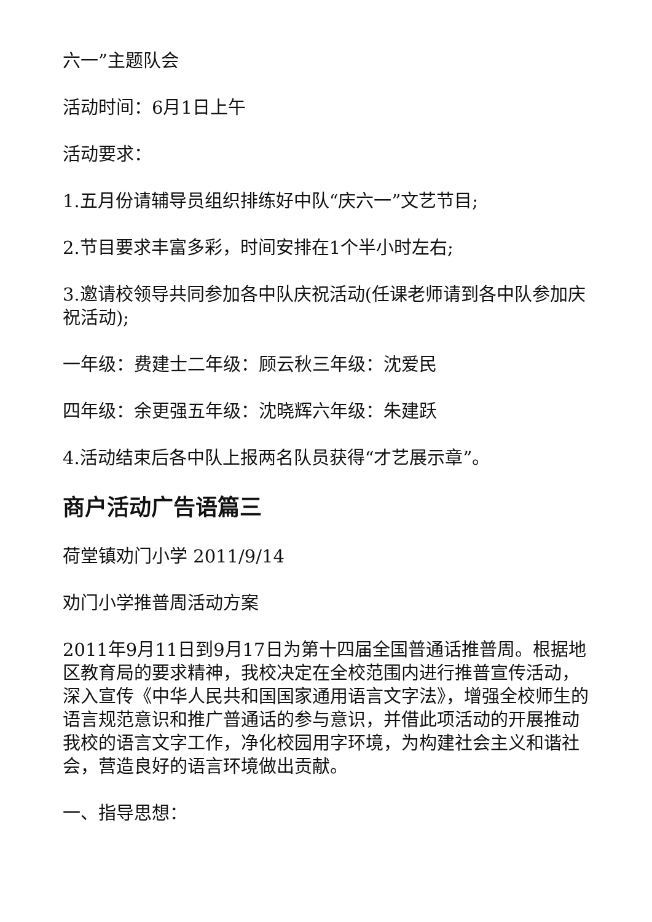六一”主题队会
活动时间：6月1日上午
活动要求：
1.五月份请辅导员组织排练好中队“庆六一”文艺节目;
2.节目要求丰富多彩，时间安排在1个半小时左右;
3.邀请校领导共同参加各中队庆祝活动(任课老师请到各中队参加庆祝活动);
一年级：费建士二年级：顾云秋三年级：沈爱民
四年级：余更强五年级：沈晓辉六年级：朱建跃
4.活动结束后各中队上报两名队员获得“才艺展示章”。
商户活动广告语篇三
荷堂镇劝门小学 2011/9/14
劝门小学推普周活动方案
2011年9月11日到9月17日为第十四届全国普通话推普周。根据地区教育局的要求精神，我校决定在全校范围内进行推普宣传活动，深入宣传《中华人民共和国国家通用语言文字法》，增强全校师生的语言规范意识和推广普通话的参与意识，并借此项活动的开展推动我校的语言文字工作，净化校园用字环境，为构建社会主义和谐社会，营造良好的语言环境做出贡献。
一、指导思想：